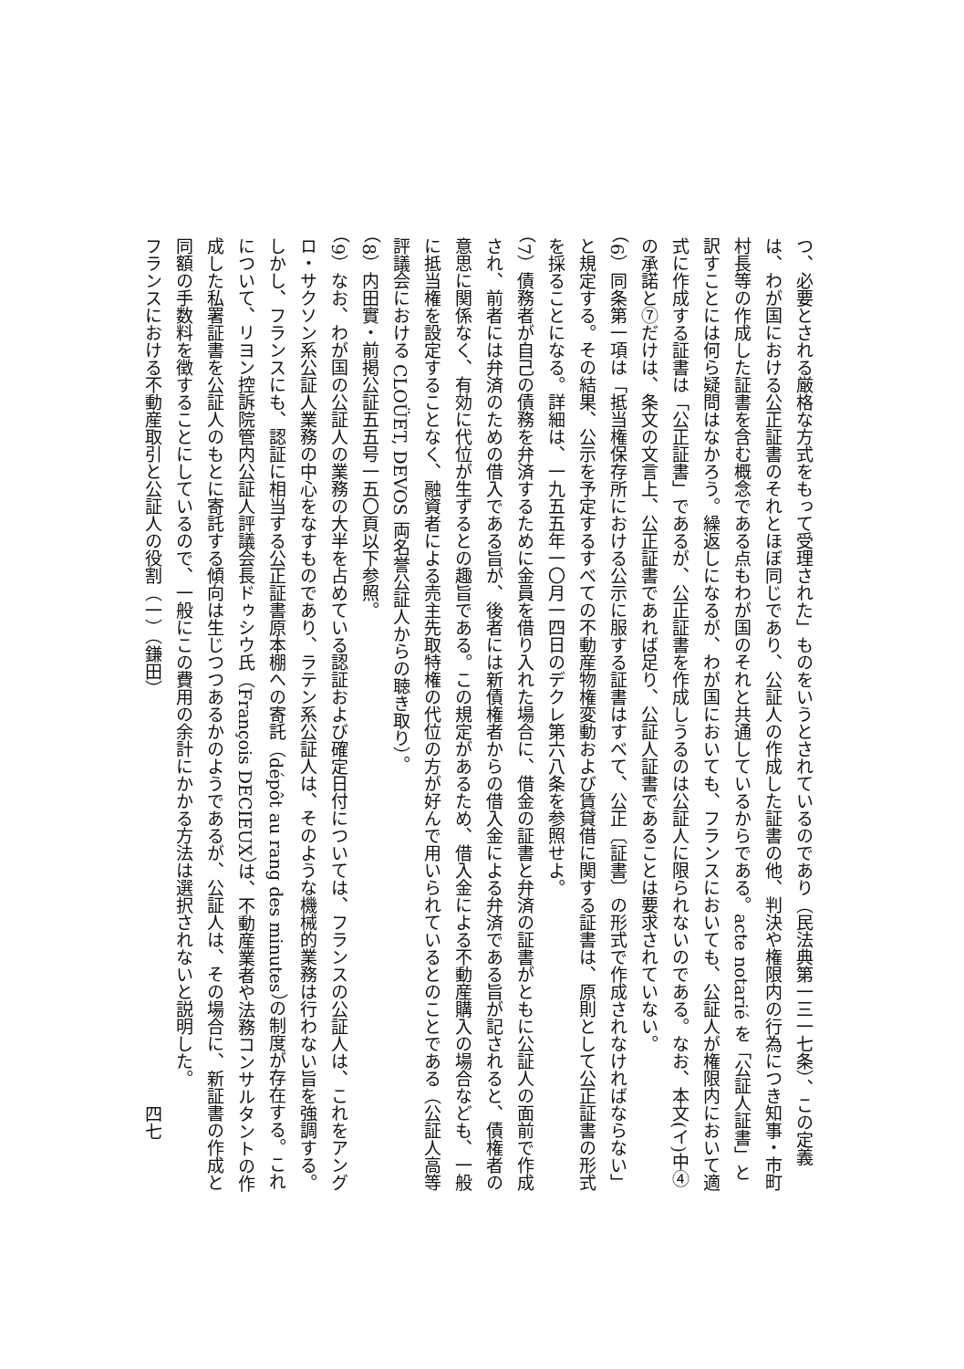つ、必要とされる厳格な方式をもって受理された」ものをいうとされているのであり（民法典第一三一七条）、この定義は、わが国における公正証書のそれとほぼ同じであり、公証人の作成した証書の他、判決や権限内の行為につき知事・市町村長等の作成した証書を含む概念である点もわが国のそれと共通しているからである。acte notarié を「公証人証書」と訳すことには何ら疑問はなかろう。繰返しになるが、わが国においても、フランスにおいても、公証人が権限内において適式に作成する証書は「公正証書」であるが、公正証書を作成しうるのは公証人に限られないのである。なお、本文(イ)中④の承諾と⑦だけは、条文の文言上、公正証書であれば足り、公証人証書であることは要求されていない。
（6）同条第一項は「抵当権保存所における公示に服する証書はすべて、公正〔証書〕の形式で作成されなければならない」と規定する。その結果、公示を予定するすべての不動産物権変動および賃貸借に関する証書は、原則として公正証書の形式を採ることになる。詳細は、一九五五年一〇月一四日のデクレ第六八条を参照せよ。
（7）債務者が自己の債務を弁済するために金員を借り入れた場合に、借金の証書と弁済の証書がともに公証人の面前で作成され、前者には弁済のための借入である旨が、後者には新債権者からの借入金による弁済である旨が記されると、債権者の意思に関係なく、有効に代位が生ずるとの趣旨である。この規定があるため、借入金による不動産購入の場合なども、一般に抵当権を設定することなく、融資者による売主先取特権の代位の方が好んで用いられているとのことである（公証人高等評議会における CLOÜET, DEVOS 両名誉公証人からの聴き取り）。
（8）内田實・前掲公証五五号一五〇頁以下参照。
（9）なお、わが国の公証人の業務の大半を占めている認証および確定日付については、フランスの公証人は、これをアングロ・サクソン系公証人業務の中心をなすものであり、ラテン系公証人は、そのような機械的業務は行わない旨を強調する。しかし、フランスにも、認証に相当する公正証書原本棚への寄託（dépôt au rang des minutes）の制度が存在する。これについて、リヨン控訴院管内公証人評議会長ドゥシウ氏（François DECIEUX）は、不動産業者や法務コンサルタントの作成した私署証書を公証人のもとに寄託する傾向は生じつつあるかのようであるが、公証人は、その場合に、新証書の作成と同額の手数料を徴することにしているので、一般にこの費用の余計にかかる方法は選択されないと説明した。
フランスにおける不動産取引と公証人の役割（一）（鎌田）　　　　　　　　　　　　　　　　　　　　　　　　四七